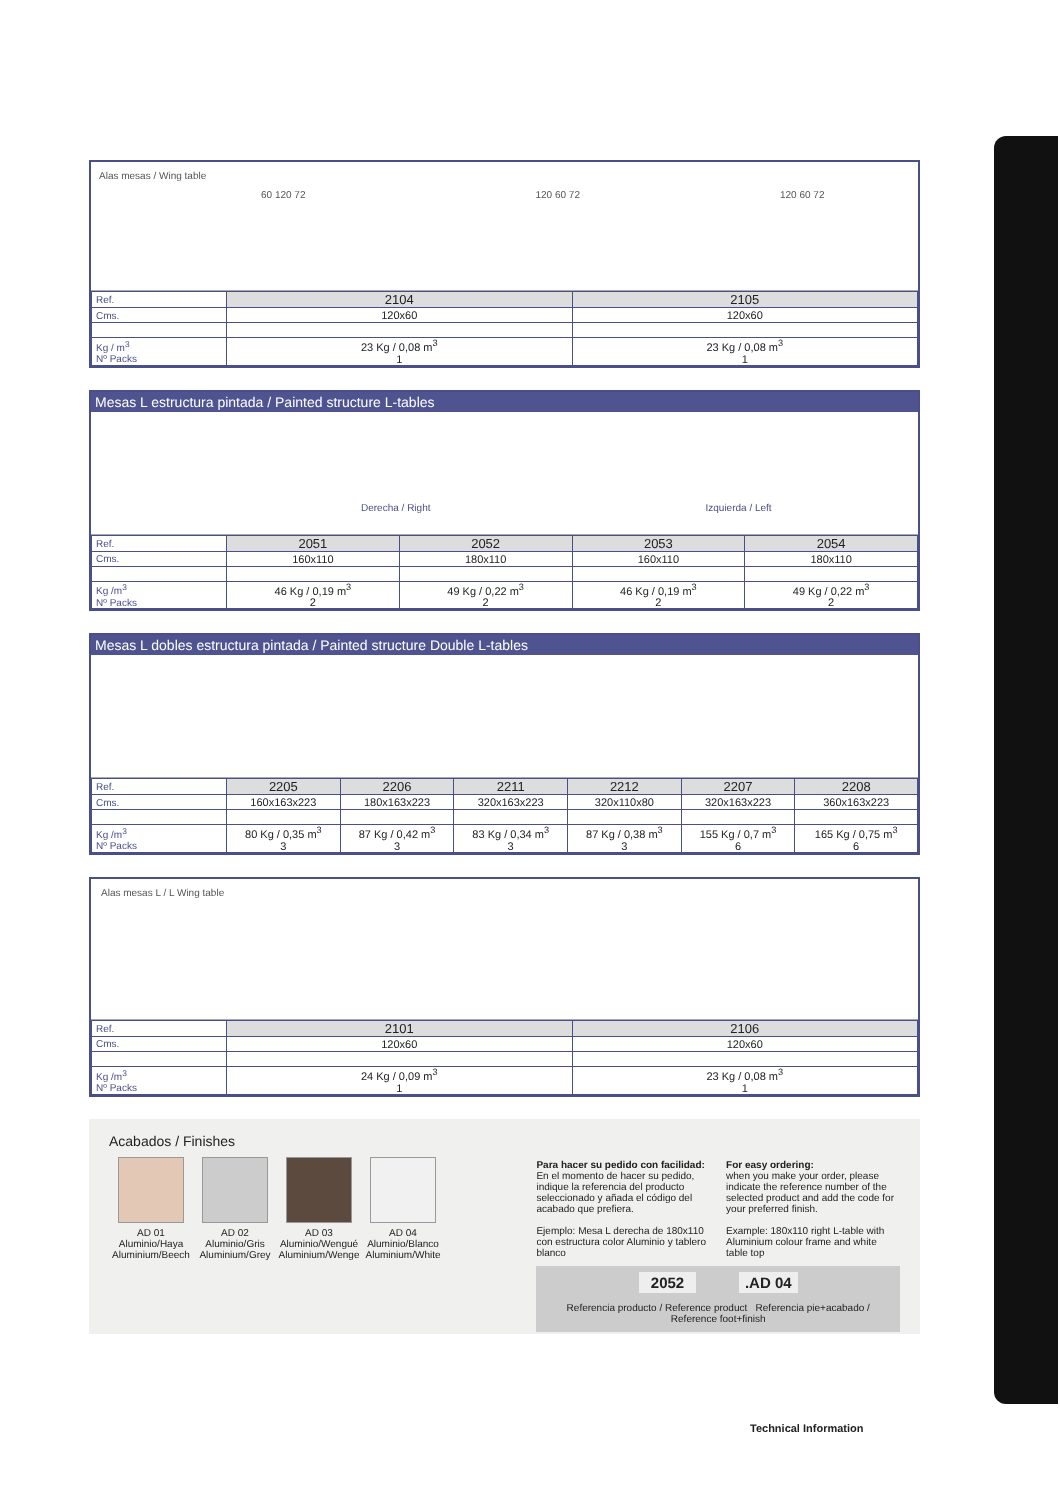Alas mesas / Wing table
60 120 72 120 60 72 120 60 72
| Ref. | 2104 | 2105 |
| --- | --- | --- |
| Cms. | 120x60 | 120x60 |
| Kg / m<sup>3</sup> Nº Packs | 23 Kg / 0,08 m<sup>3</sup> 1 | 23 Kg / 0,08 m<sup>3</sup> 1 |
Mesas L estructura pintada / Painted structure L-tables
Derecha / Right Izquierda / Left
| Ref. | 2051 | 2052 | 2053 | 2054 |
| --- | --- | --- | --- | --- |
| Cms. | 160x110 | 180x110 | 160x110 | 180x110 |
| Kg /m<sup>3</sup> Nº Packs | 46 Kg / 0,19 m<sup>3</sup> 2 | 49 Kg / 0,22 m<sup>3</sup> 2 | 46 Kg / 0,19 m<sup>3</sup> 2 | 49 Kg / 0,22 m<sup>3</sup> 2 |
Mesas L dobles estructura pintada / Painted structure Double L-tables
| Ref. | 2205 | 2206 | 2211 | 2212 | 2207 | 2208 |
| --- | --- | --- | --- | --- | --- | --- |
| Cms. | 160x163x223 | 180x163x223 | 320x163x223 | 320x110x80 | 320x163x223 | 360x163x223 |
| Kg /m<sup>3</sup> Nº Packs | 80 Kg / 0,35 m<sup>3</sup> 3 | 87 Kg / 0,42 m<sup>3</sup> 3 | 83 Kg / 0,34 m<sup>3</sup> 3 | 87 Kg / 0,38 m<sup>3</sup> 3 | 155 Kg / 0,7 m<sup>3</sup> 6 | 165 Kg / 0,75 m<sup>3</sup> 6 |
Alas mesas L / L Wing table
| Ref. | 2101 | 2106 |
| --- | --- | --- |
| Cms. | 120x60 | 120x60 |
| Kg /m<sup>3</sup> Nº Packs | 24 Kg / 0,09 m<sup>3</sup> 1 | 23 Kg / 0,08 m<sup>3</sup> 1 |
Acabados / Finishes
AD 01
Aluminio/Haya
Aluminium/Beech
AD 02
Aluminio/Gris
Aluminium/Grey
AD 03
Aluminio/Wengué
Aluminium/Wenge
AD 04
Aluminio/Blanco
Aluminium/White
Para hacer su pedido con facilidad:
En el momento de hacer su pedido, indique la referencia del producto seleccionado y añada el código del acabado que prefiera.
Ejemplo: Mesa L derecha de 180x110 con estructura color Aluminio y tablero blanco
For easy ordering:
when you make your order, please indicate the reference number of the selected product and add the code for your preferred finish.
Example: 180x110 right L-table with Aluminium colour frame and white table top
2052 .AD 04
Referencia producto / Reference product Referencia pie+acabado / Reference foot+finish
Technical Information